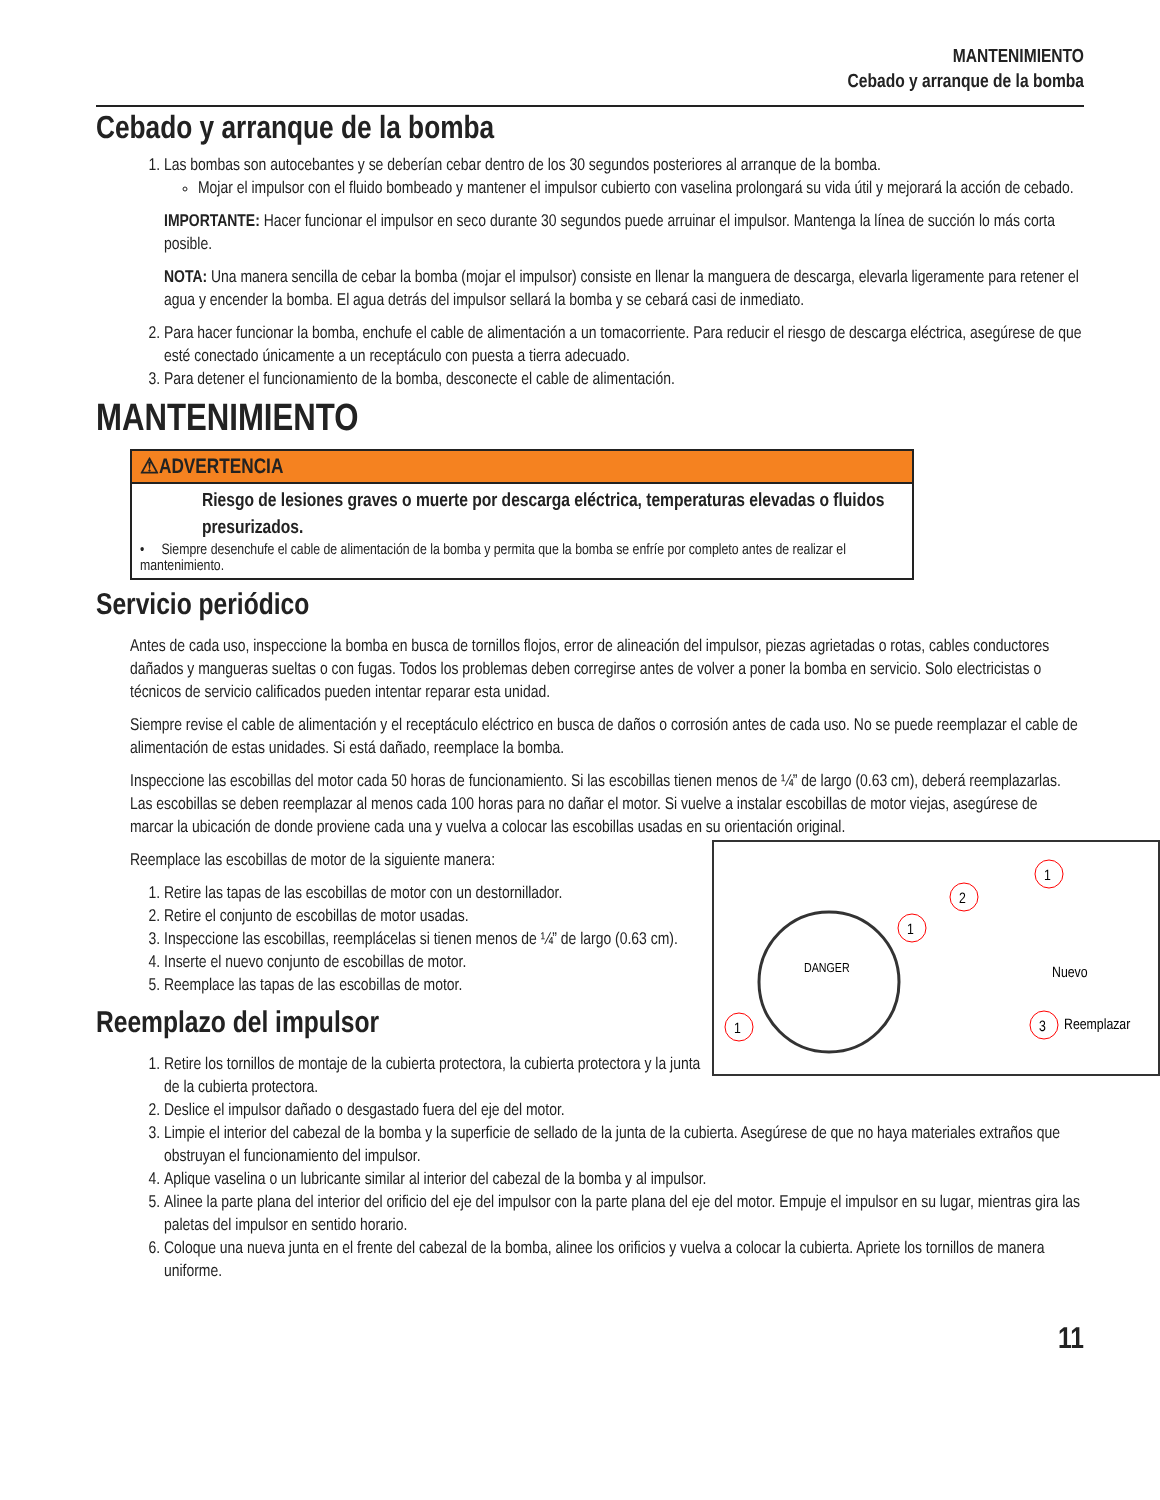MANTENIMIENTO
Cebado y arranque de la bomba
Cebado y arranque de la bomba
1. Las bombas son autocebantes y se deberían cebar dentro de los 30 segundos posteriores al arranque de la bomba.
Mojar el impulsor con el fluido bombeado y mantener el impulsor cubierto con vaselina prolongará su vida útil y mejorará la acción de cebado.
IMPORTANTE: Hacer funcionar el impulsor en seco durante 30 segundos puede arruinar el impulsor. Mantenga la línea de succión lo más corta posible.
NOTA: Una manera sencilla de cebar la bomba (mojar el impulsor) consiste en llenar la manguera de descarga, elevarla ligeramente para retener el agua y encender la bomba. El agua detrás del impulsor sellará la bomba y se cebará casi de inmediato.
2. Para hacer funcionar la bomba, enchufe el cable de alimentación a un tomacorriente. Para reducir el riesgo de descarga eléctrica, asegúrese de que esté conectado únicamente a un receptáculo con puesta a tierra adecuado.
3. Para detener el funcionamiento de la bomba, desconecte el cable de alimentación.
MANTENIMIENTO
⚠ADVERTENCIA
Riesgo de lesiones graves o muerte por descarga eléctrica, temperaturas elevadas o fluidos presurizados.
• Siempre desenchufe el cable de alimentación de la bomba y permita que la bomba se enfríe por completo antes de realizar el mantenimiento.
Servicio periódico
Antes de cada uso, inspeccione la bomba en busca de tornillos flojos, error de alineación del impulsor, piezas agrietadas o rotas, cables conductores dañados y mangueras sueltas o con fugas. Todos los problemas deben corregirse antes de volver a poner la bomba en servicio. Solo electricistas o técnicos de servicio calificados pueden intentar reparar esta unidad.
Siempre revise el cable de alimentación y el receptáculo eléctrico en busca de daños o corrosión antes de cada uso. No se puede reemplazar el cable de alimentación de estas unidades. Si está dañado, reemplace la bomba.
Inspeccione las escobillas del motor cada 50 horas de funcionamiento. Si las escobillas tienen menos de ¼” de largo (0.63 cm), deberá reemplazarlas. Las escobillas se deben reemplazar al menos cada 100 horas para no dañar el motor. Si vuelve a instalar escobillas de motor viejas, asegúrese de marcar la ubicación de donde proviene cada una y vuelva a colocar las escobillas usadas en su orientación original.
DANGER
1
1
2
1
3
Nuevo
Reemplazar
Reemplace las escobillas de motor de la siguiente manera:
1. Retire las tapas de las escobillas de motor con un destornillador.
2. Retire el conjunto de escobillas de motor usadas.
3. Inspeccione las escobillas, reemplácelas si tienen menos de ¼” de largo (0.63 cm).
4. Inserte el nuevo conjunto de escobillas de motor.
5. Reemplace las tapas de las escobillas de motor.
Reemplazo del impulsor
1. Retire los tornillos de montaje de la cubierta protectora, la cubierta protectora y la junta de la cubierta protectora.
2. Deslice el impulsor dañado o desgastado fuera del eje del motor.
3. Limpie el interior del cabezal de la bomba y la superficie de sellado de la junta de la cubierta. Asegúrese de que no haya materiales extraños que obstruyan el funcionamiento del impulsor.
4. Aplique vaselina o un lubricante similar al interior del cabezal de la bomba y al impulsor.
5. Alinee la parte plana del interior del orificio del eje del impulsor con la parte plana del eje del motor. Empuje el impulsor en su lugar, mientras gira las paletas del impulsor en sentido horario.
6. Coloque una nueva junta en el frente del cabezal de la bomba, alinee los orificios y vuelva a colocar la cubierta. Apriete los tornillos de manera uniforme.
11